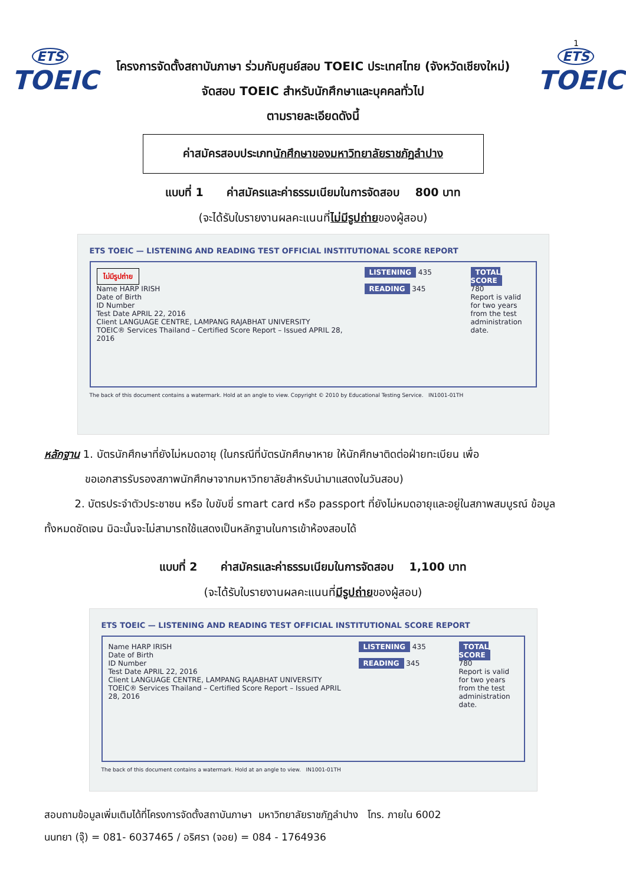1
ETS
TOEIC
โครงการจัดตั้งสถาบันภาษา ร่วมกับศูนย์สอบ TOEIC ประเทศไทย (จังหวัดเชียงใหม่)
จัดสอบ TOEIC สำหรับนักศึกษาและบุคคลทั่วไป
ตามรายละเอียดดังนี้
ETS
TOEIC
ค่าสมัครสอบประเภทนักศึกษาของมหาวิทยาลัยราชภัฏลำปาง
แบบที่ 1 ค่าสมัครและค่าธรรมเนียมในการจัดสอบ 800 บาท
(จะได้รับใบรายงานผลคะแนนที่ไม่มีรูปถ่ายของผู้สอบ)
ETS TOEIC — LISTENING AND READING TEST OFFICIAL INSTITUTIONAL SCORE REPORT
ไม่มีรูปถ่าย
Name HARP IRISH
Date of Birth
ID Number
Test Date APRIL 22, 2016
Client LANGUAGE CENTRE, LAMPANG RAJABHAT UNIVERSITY
TOEIC® Services Thailand – Certified Score Report – Issued APRIL 28, 2016
LISTENING 435
READING 345
TOTAL SCORE
780
Report is valid for two years from the test administration date.
The back of this document contains a watermark. Hold at an angle to view. Copyright © 2010 by Educational Testing Service. IN1001-01TH
หลักฐาน 1. บัตรนักศึกษาที่ยังไม่หมดอายุ (ในกรณีที่บัตรนักศึกษาหาย ให้นักศึกษาติดต่อฝ่ายทะเบียน เพื่อ
ขอเอกสารรับรองสภาพนักศึกษาจากมหาวิทยาลัยสำหรับนำมาแสดงในวันสอบ)
2. บัตรประจำตัวประชาชน หรือ ใบขับขี่ smart card หรือ passport ที่ยังไม่หมดอายุและอยู่ในสภาพสมบูรณ์ ข้อมูลทั้งหมดชัดเจน มิฉะนั้นจะไม่สามารถใช้แสดงเป็นหลักฐานในการเข้าห้องสอบได้
แบบที่ 2 ค่าสมัครและค่าธรรมเนียมในการจัดสอบ 1,100 บาท
(จะได้รับใบรายงานผลคะแนนที่มีรูปถ่ายของผู้สอบ)
ETS TOEIC — LISTENING AND READING TEST OFFICIAL INSTITUTIONAL SCORE REPORT
Name HARP IRISH
Date of Birth
ID Number
Test Date APRIL 22, 2016
Client LANGUAGE CENTRE, LAMPANG RAJABHAT UNIVERSITY
TOEIC® Services Thailand – Certified Score Report – Issued APRIL 28, 2016
LISTENING 435
READING 345
TOTAL SCORE
780
Report is valid for two years from the test administration date.
The back of this document contains a watermark. Hold at an angle to view. IN1001-01TH
สอบถามข้อมูลเพิ่มเติมได้ที่โครงการจัดตั้งสถาบันภาษา มหาวิทยาลัยราชภัฏลำปาง โทร. ภายใน 6002
นนทยา (จุ๊) = 081- 6037465 / อริศรา (จอย) = 084 - 1764936